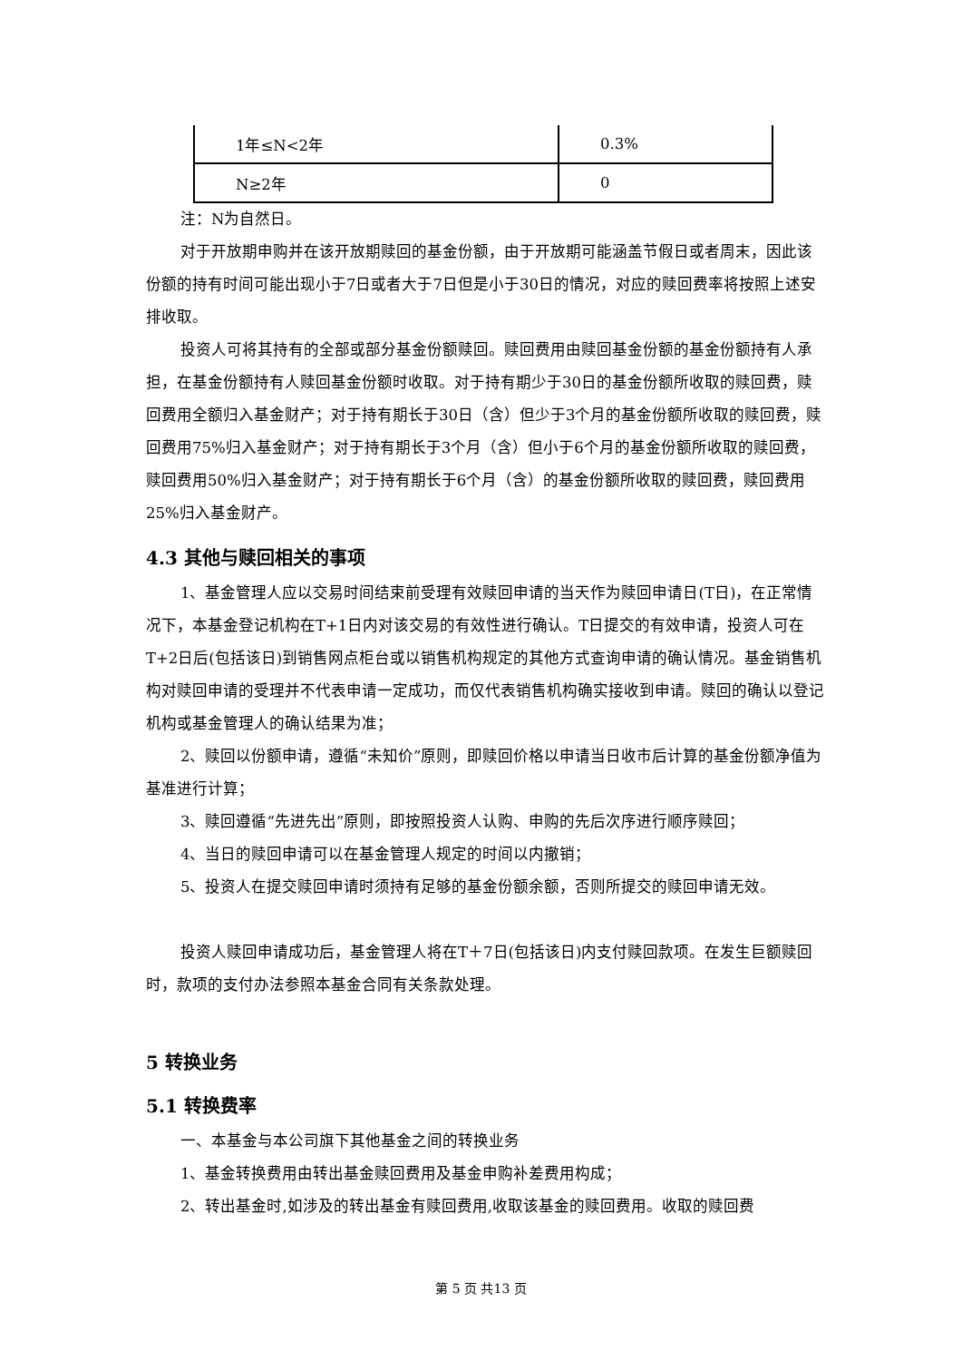| 1年≤N<2年 | 0.3% |
| N≥2年 | 0 |
注：N为自然日。
对于开放期申购并在该开放期赎回的基金份额，由于开放期可能涵盖节假日或者周末，因此该份额的持有时间可能出现小于7日或者大于7日但是小于30日的情况，对应的赎回费率将按照上述安排收取。
投资人可将其持有的全部或部分基金份额赎回。赎回费用由赎回基金份额的基金份额持有人承担，在基金份额持有人赎回基金份额时收取。对于持有期少于30日的基金份额所收取的赎回费，赎回费用全额归入基金财产；对于持有期长于30日（含）但少于3个月的基金份额所收取的赎回费，赎回费用75%归入基金财产；对于持有期长于3个月（含）但小于6个月的基金份额所收取的赎回费，赎回费用50%归入基金财产；对于持有期长于6个月（含）的基金份额所收取的赎回费，赎回费用25%归入基金财产。
4.3 其他与赎回相关的事项
1、基金管理人应以交易时间结束前受理有效赎回申请的当天作为赎回申请日(T日)，在正常情况下，本基金登记机构在T+1日内对该交易的有效性进行确认。T日提交的有效申请，投资人可在T+2日后(包括该日)到销售网点柜台或以销售机构规定的其他方式查询申请的确认情况。基金销售机构对赎回申请的受理并不代表申请一定成功，而仅代表销售机构确实接收到申请。赎回的确认以登记机构或基金管理人的确认结果为准；
2、赎回以份额申请，遵循“未知价”原则，即赎回价格以申请当日收市后计算的基金份额净值为基准进行计算；
3、赎回遵循“先进先出”原则，即按照投资人认购、申购的先后次序进行顺序赎回；
4、当日的赎回申请可以在基金管理人规定的时间以内撤销；
5、投资人在提交赎回申请时须持有足够的基金份额余额，否则所提交的赎回申请无效。
投资人赎回申请成功后，基金管理人将在T＋7日(包括该日)内支付赎回款项。在发生巨额赎回时，款项的支付办法参照本基金合同有关条款处理。
5 转换业务
5.1 转换费率
一、本基金与本公司旗下其他基金之间的转换业务
1、基金转换费用由转出基金赎回费用及基金申购补差费用构成；
2、转出基金时,如涉及的转出基金有赎回费用,收取该基金的赎回费用。收取的赎回费
第 5 页 共13 页